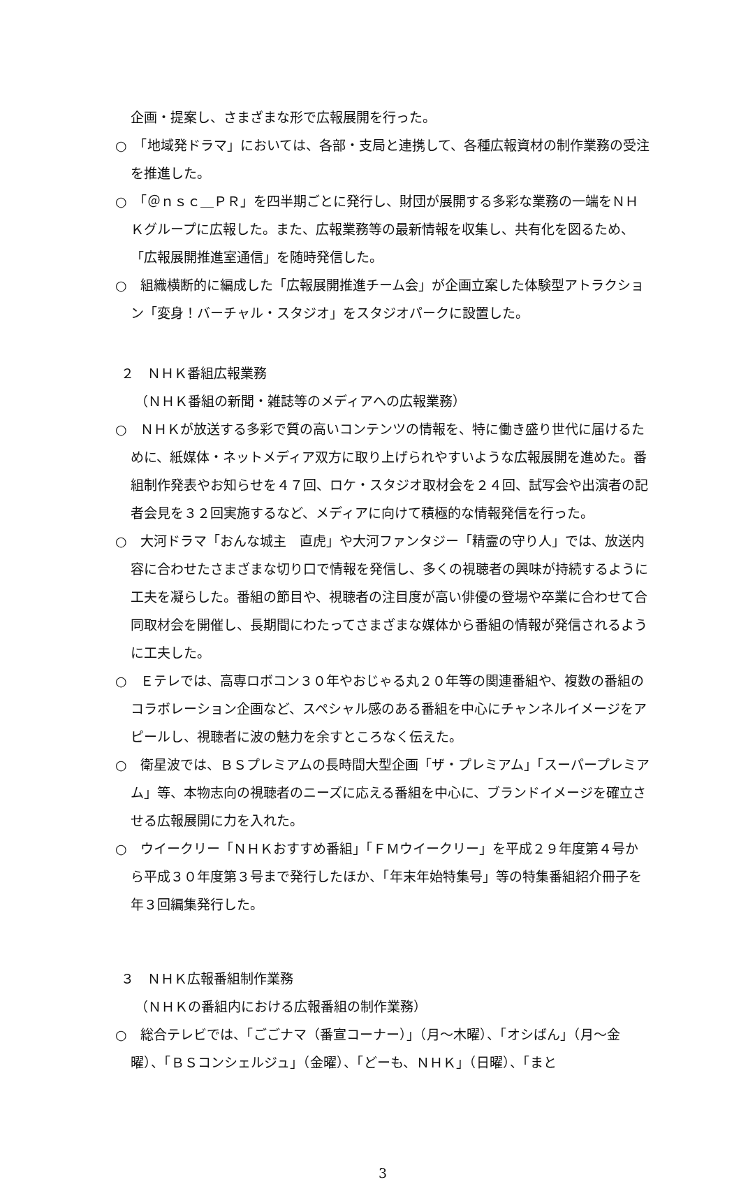企画・提案し、さまざまな形で広報展開を行った。
○　「地域発ドラマ」においては、各部・支局と連携して、各種広報資材の制作業務の受注を推進した。
○　「＠ｎｓｃ＿ＰＲ」を四半期ごとに発行し、財団が展開する多彩な業務の一端をＮＨＫグループに広報した。また、広報業務等の最新情報を収集し、共有化を図るため、「広報展開推進室通信」を随時発信した。
○　組織横断的に編成した「広報展開推進チーム会」が企画立案した体験型アトラクション「変身！バーチャル・スタジオ」をスタジオパークに設置した。
２　ＮＨＫ番組広報業務
（ＮＨＫ番組の新聞・雑誌等のメディアへの広報業務）
○　ＮＨＫが放送する多彩で質の高いコンテンツの情報を、特に働き盛り世代に届けるために、紙媒体・ネットメディア双方に取り上げられやすいような広報展開を進めた。番組制作発表やお知らせを４７回、ロケ・スタジオ取材会を２４回、試写会や出演者の記者会見を３２回実施するなど、メディアに向けて積極的な情報発信を行った。
○　大河ドラマ「おんな城主　直虎」や大河ファンタジー「精霊の守り人」では、放送内容に合わせたさまざまな切り口で情報を発信し、多くの視聴者の興味が持続するように工夫を凝らした。番組の節目や、視聴者の注目度が高い俳優の登場や卒業に合わせて合同取材会を開催し、長期間にわたってさまざまな媒体から番組の情報が発信されるように工夫した。
○　Ｅテレでは、高専ロボコン３０年やおじゃる丸２０年等の関連番組や、複数の番組のコラボレーション企画など、スペシャル感のある番組を中心にチャンネルイメージをアピールし、視聴者に波の魅力を余すところなく伝えた。
○　衛星波では、ＢＳプレミアムの長時間大型企画「ザ・プレミアム」「スーパープレミアム」等、本物志向の視聴者のニーズに応える番組を中心に、ブランドイメージを確立させる広報展開に力を入れた。
○　ウイークリー「ＮＨＫおすすめ番組」「ＦＭウイークリー」を平成２９年度第４号から平成３０年度第３号まで発行したほか、「年末年始特集号」等の特集番組紹介冊子を年３回編集発行した。
３　ＮＨＫ広報番組制作業務
（ＮＨＫの番組内における広報番組の制作業務）
○　総合テレビでは、「ごごナマ（番宣コーナー）」（月～木曜）、「オシばん」（月～金曜）、「ＢＳコンシェルジュ」（金曜）、「どーも、ＮＨＫ」（日曜）、「まと
3